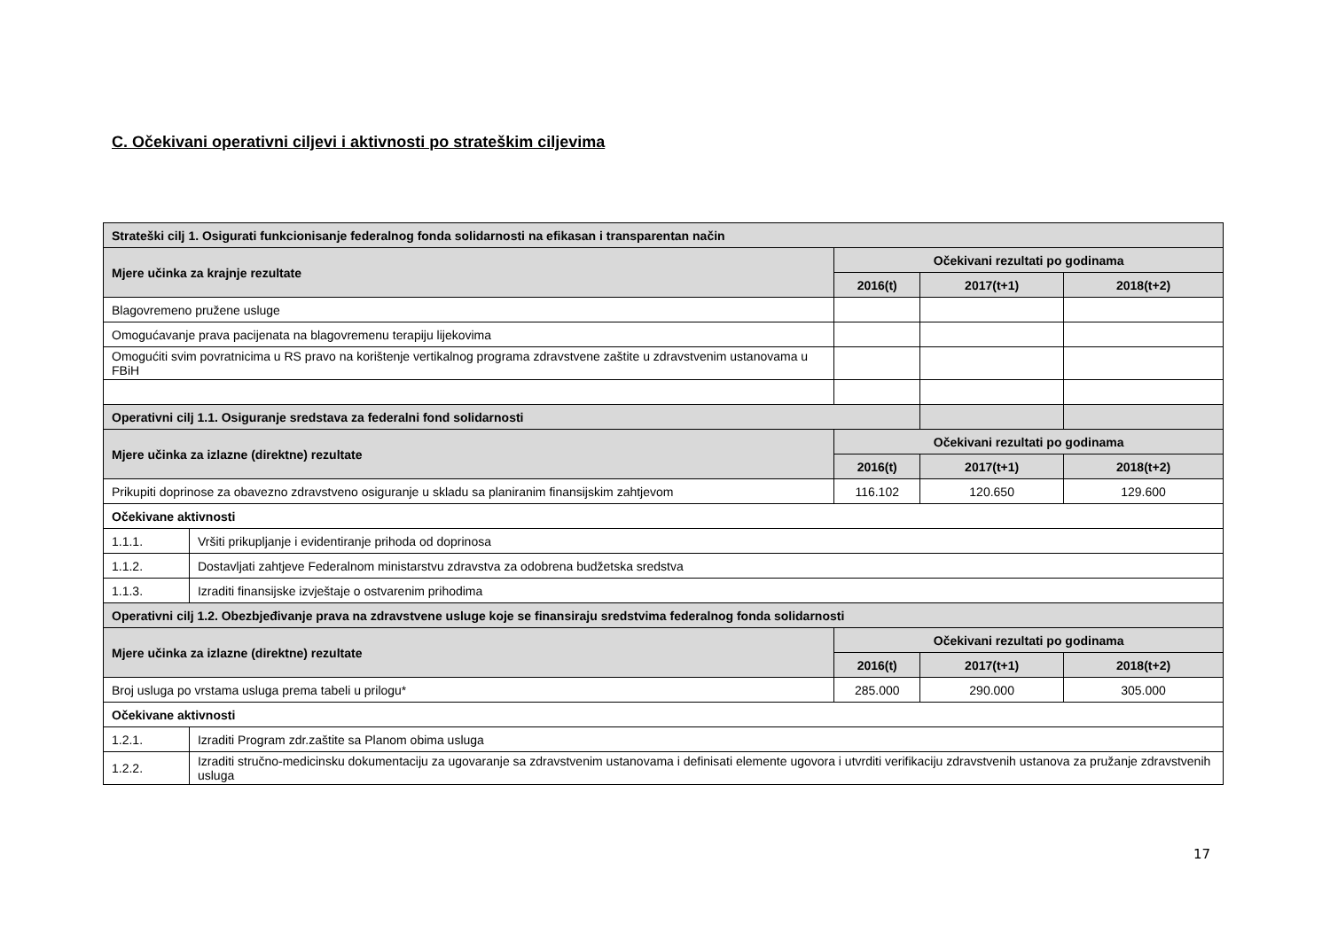C. Očekivani operativni ciljevi i aktivnosti po strateškim ciljevima
| Strateški cilj 1. Osigurati funkcionisanje federalnog fonda solidarnosti na efikasan i transparentan način | | | | |
| Mjere učinka za krajnje rezultate | | Očekivani rezultati po godinama | | |
| | | 2016(t) | 2017(t+1) | 2018(t+2) |
| Blagovremeno pružene usluge | | | | |
| Omogućavanje prava pacijenata na blagovremenu terapiju lijekovima | | | | |
| Omogućiti svim povratnicima u RS pravo na korištenje vertikalnog programa zdravstvene zaštite u zdravstvenim ustanovama u FBiH | | | | |
| Operativni cilj 1.1. Osiguranje sredstava za federalni fond solidarnosti | | | | |
| Mjere učinka za izlazne (direktne) rezultate | | Očekivani rezultati po godinama | | |
| | | 2016(t) | 2017(t+1) | 2018(t+2) |
| Prikupiti doprinose za obavezno zdravstveno osiguranje u skladu sa planiranim finansijskim zahtjevom | | 116.102 | 120.650 | 129.600 |
| Očekivane aktivnosti | | | | |
| 1.1.1. | Vršiti prikupljanje i evidentiranje prihoda od doprinosa | | | |
| 1.1.2. | Dostavljati zahtjeve Federalnom ministarstvu zdravstva za odobrena budžetska sredstva | | | |
| 1.1.3. | Izraditi finansijske izvještaje o ostvarenim prihodima | | | |
| Operativni cilj 1.2. Obezbjeđivanje prava na zdravstvene usluge koje se finansiraju sredstvima federalnog fonda solidarnosti | | | | |
| Mjere učinka za izlazne (direktne) rezultate | | Očekivani rezultati po godinama | | |
| | | 2016(t) | 2017(t+1) | 2018(t+2) |
| Broj usluga po vrstama usluga prema tabeli u prilogu* | | 285.000 | 290.000 | 305.000 |
| Očekivane aktivnosti | | | | |
| 1.2.1. | Izraditi Program zdr.zaštite sa Planom obima usluga | | | |
| 1.2.2. | Izraditi stručno-medicinsku dokumentaciju za ugovaranje sa zdravstvenim ustanovama i definisati elemente ugovora i utvrditi verifikaciju zdravstvenih ustanova za pružanje zdravstvenih usluga | | | |
17